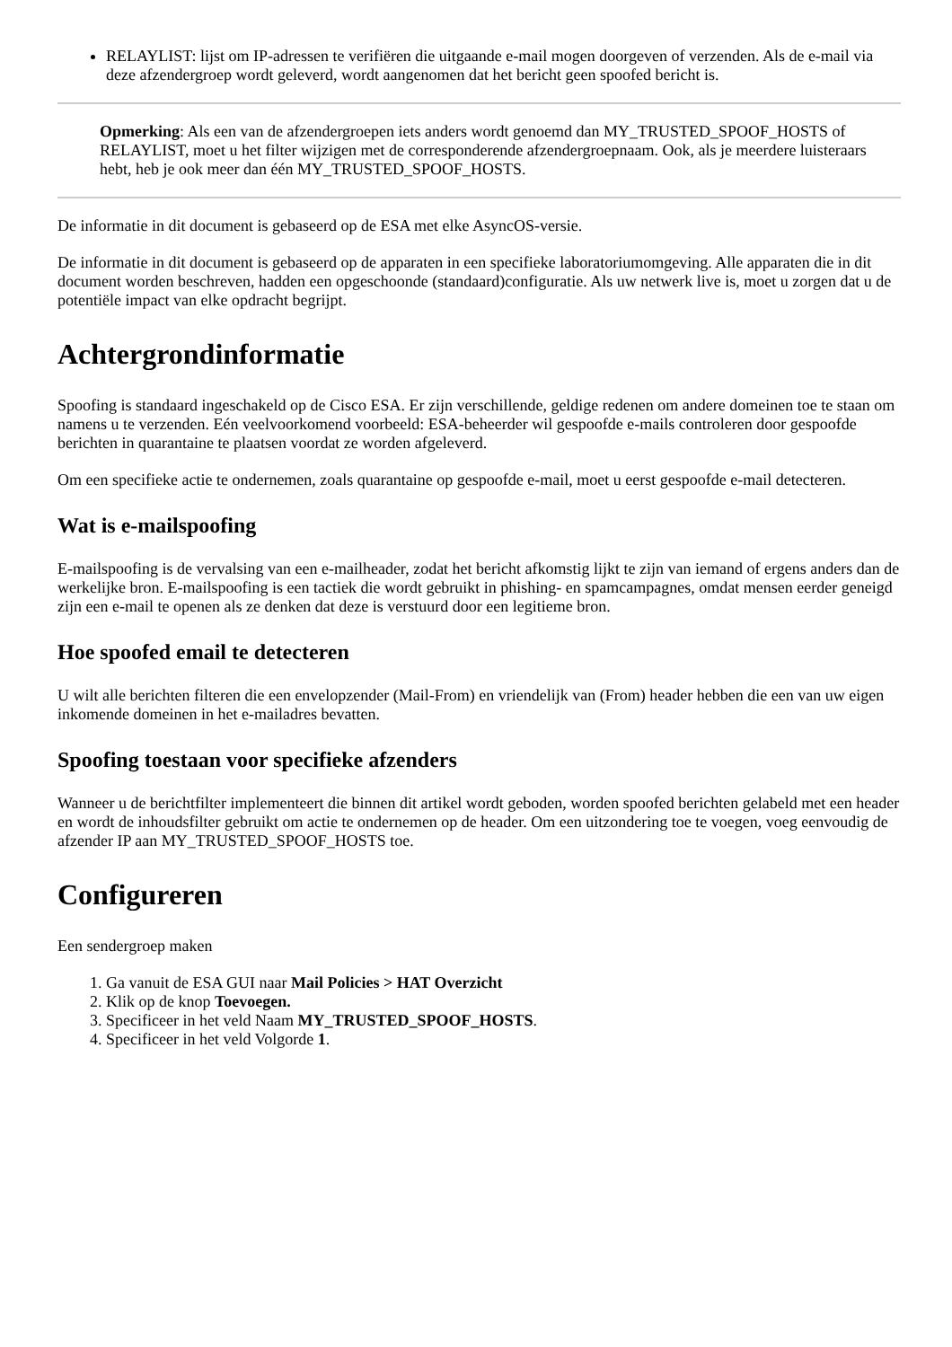RELAYLIST: lijst om IP-adressen te verifiëren die uitgaande e-mail mogen doorgeven of verzenden. Als de e-mail via deze afzendergroep wordt geleverd, wordt aangenomen dat het bericht geen spoofed bericht is.
Opmerking: Als een van de afzendergroepen iets anders wordt genoemd dan MY_TRUSTED_SPOOF_HOSTS of RELAYLIST, moet u het filter wijzigen met de corresponderende afzendergroepnaam. Ook, als je meerdere luisteraars hebt, heb je ook meer dan één MY_TRUSTED_SPOOF_HOSTS.
De informatie in dit document is gebaseerd op de ESA met elke AsyncOS-versie.
De informatie in dit document is gebaseerd op de apparaten in een specifieke laboratoriumomgeving. Alle apparaten die in dit document worden beschreven, hadden een opgeschoonde (standaard)configuratie. Als uw netwerk live is, moet u zorgen dat u de potentiële impact van elke opdracht begrijpt.
Achtergrondinformatie
Spoofing is standaard ingeschakeld op de Cisco ESA. Er zijn verschillende, geldige redenen om andere domeinen toe te staan om namens u te verzenden. Eén veelvoorkomend voorbeeld: ESA-beheerder wil gespoofde e-mails controleren door gespoofde berichten in quarantaine te plaatsen voordat ze worden afgeleverd.
Om een specifieke actie te ondernemen, zoals quarantaine op gespoofde e-mail, moet u eerst gespoofde e-mail detecteren.
Wat is e-mailspoofing
E-mailspoofing is de vervalsing van een e-mailheader, zodat het bericht afkomstig lijkt te zijn van iemand of ergens anders dan de werkelijke bron. E-mailspoofing is een tactiek die wordt gebruikt in phishing- en spamcampagnes, omdat mensen eerder geneigd zijn een e-mail te openen als ze denken dat deze is verstuurd door een legitieme bron.
Hoe spoofed email te detecteren
U wilt alle berichten filteren die een envelopzender (Mail-From) en vriendelijk van (From) header hebben die een van uw eigen inkomende domeinen in het e-mailadres bevatten.
Spoofing toestaan voor specifieke afzenders
Wanneer u de berichtfilter implementeert die binnen dit artikel wordt geboden, worden spoofed berichten gelabeld met een header en wordt de inhoudsfilter gebruikt om actie te ondernemen op de header. Om een uitzondering toe te voegen, voeg eenvoudig de afzender IP aan MY_TRUSTED_SPOOF_HOSTS toe.
Configureren
Een sendergroep maken
1. Ga vanuit de ESA GUI naar Mail Policies > HAT Overzicht
2. Klik op de knop Toevoegen.
3. Specificeer in het veld Naam MY_TRUSTED_SPOOF_HOSTS.
4. Specificeer in het veld Volgorde 1.